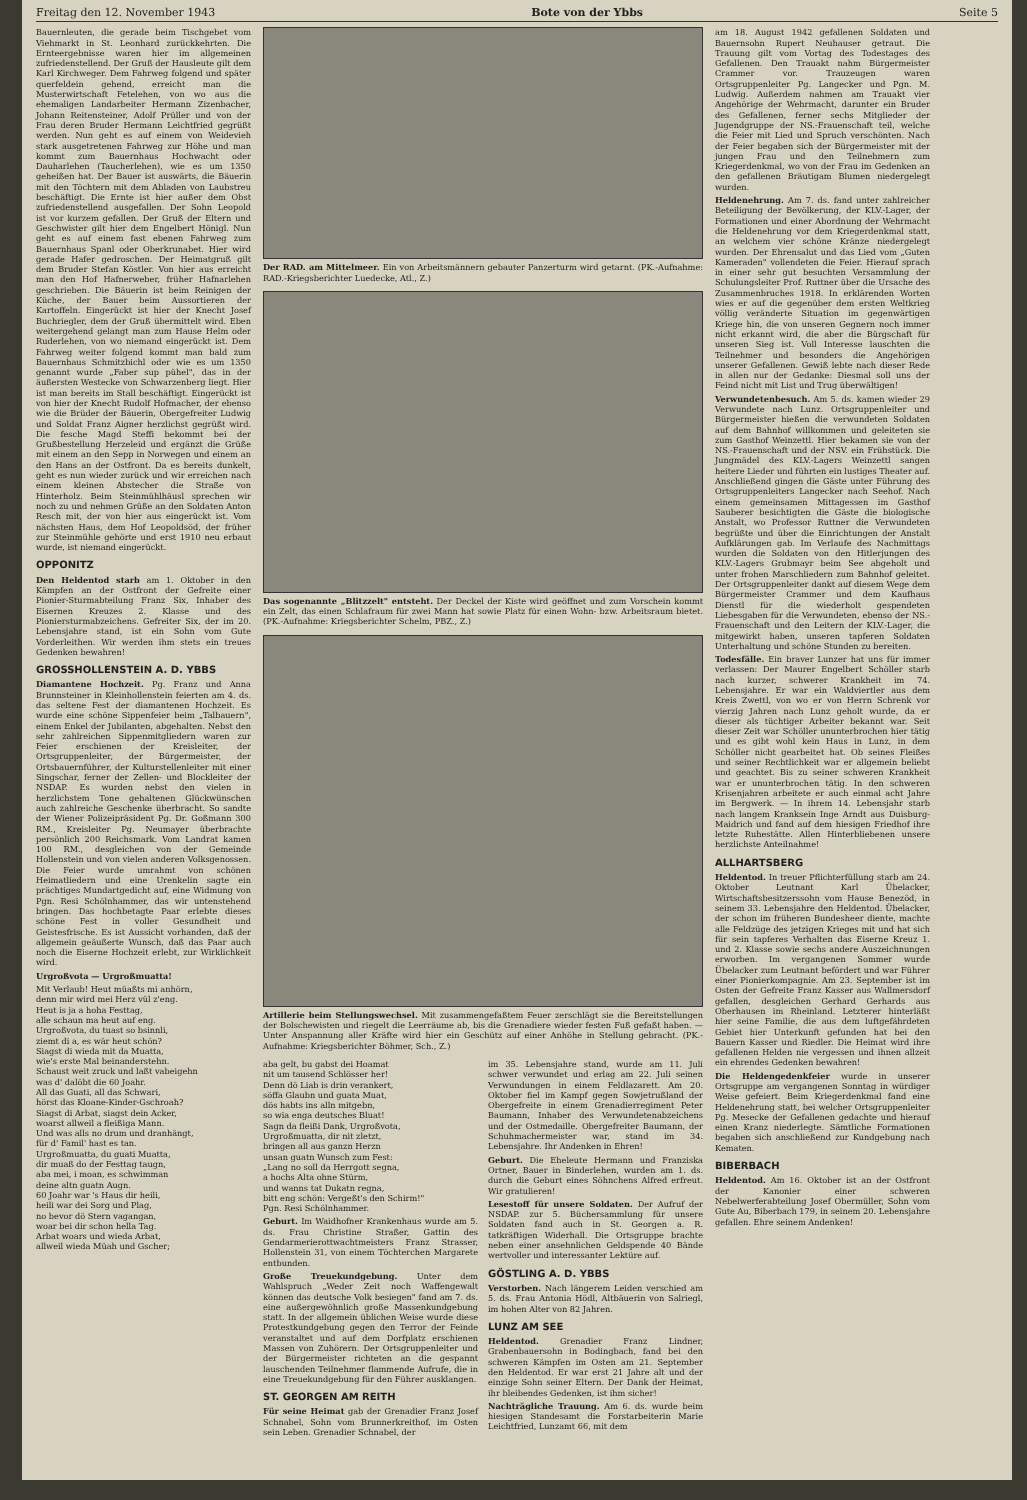Freitag den 12. November 1943 Bote von der Ybbs Seite 5
Bauernleuten, die gerade beim Tischgebet vom Viehmarkt in St. Leonhard zurückkehrten. Die Ernteergebnisse waren hier im allgemeinen zufriedenstellend. Der Gruß der Hausleute gilt dem Karl Kirchweger. Dem Fahrweg folgend und später querfeldein gehend, erreicht man die Musterwirtschaft Fetelehen, von wo aus die ehemaligen Landarbeiter Hermann Zizenbacher, Johann Reitensteiner, Adolf Prüller und von der Frau deren Bruder Hermann Leichtfried gegrüßt werden. Nun geht es auf einem von Weidevieh stark ausgetretenen Fahrweg zur Höhe und man kommt zum Bauernhaus Hochwacht oder Dauharlehen (Taucherlehen), wie es um 1350 geheißen hat. Der Bauer ist auswärts, die Bäuerin mit den Töchtern mit dem Abladen von Laubstreu beschäftigt. Die Ernte ist hier außer dem Obst zufriedenstellend ausgefallen. Der Sohn Leopold ist vor kurzem gefallen. Der Gruß der Eltern und Geschwister gilt hier dem Engelbert Hönigl. Nun geht es auf einem fast ebenen Fahrweg zum Bauernhaus Spanl oder Oberkrunabet. Hier wird gerade Hafer gedroschen. Der Heimatgruß gilt dem Bruder Stefan Köstler. Von hier aus erreicht man den Hof Hafnerweber, früher Hafnarlehen geschrieben. Die Bäuerin ist beim Reinigen der Küche, der Bauer beim Aussortieren der Kartoffeln. Eingerückt ist hier der Knecht Josef Buchriegler, dem der Gruß übermittelt wird. Eben weitergehend gelangt man zum Hause Helm oder Ruderlehen, von wo niemand eingerückt ist. Dem Fahrweg weiter folgend kommt man bald zum Bauernhaus Schmitzbichl oder wie es um 1350 genannt wurde „Faber sup pühel", das in der äußersten Westecke von Schwarzenberg liegt. Hier ist man bereits im Stall beschäftigt. Eingerückt ist von hier der Knecht Rudolf Hofmacher, der ebenso wie die Brüder der Bäuerin, Obergefreiter Ludwig und Soldat Franz Aigner herzlichst gegrüßt wird. Die fesche Magd Steffi bekommt bei der Grußbestellung Herzeleid und ergänzt die Grüße mit einem an den Sepp in Norwegen und einem an den Hans an der Ostfront. Da es bereits dunkelt, geht es nun wieder zurück und wir erreichen nach einem kleinen Abstecher die Straße von Hinterholz. Beim Steinmühlhäusl sprechen wir noch zu und nehmen Grüße an den Soldaten Anton Resch mit, der von hier aus eingerückt ist. Vom nächsten Haus, dem Hof Leopoldsöd, der früher zur Steinmühle gehörte und erst 1910 neu erbaut wurde, ist niemand eingerückt.
OPPONITZ
Den Heldentod starb am 1. Oktober in den Kämpfen an der Ostfront der Gefreite einer Pionier-Sturmabteilung Franz Six, Inhaber des Eisernen Kreuzes 2. Klasse und des Pioniersturmabzeichens. Gefreiter Six, der im 20. Lebensjahre stand, ist ein Sohn vom Gute Vorderleithen. Wir werden ihm stets ein treues Gedenken bewahren!
GROSSHOLLENSTEIN A. D. YBBS
Diamantene Hochzeit. Pg. Franz und Anna Brunnsteiner in Kleinhollenstein feierten am 4. ds. das seltene Fest der diamantenen Hochzeit. Es wurde eine schöne Sippenfeier beim „Talbauern", einem Enkel der Jubilanten, abgehalten. Nebst den sehr zahlreichen Sippenmitgliedern waren zur Feier erschienen der Kreisleiter, der Ortsgruppenleiter, der Bürgermeister, der Ortsbauernführer, der Kulturstellenleiter mit einer Singschar, ferner der Zellen- und Blockleiter der NSDAP. Es wurden nebst den vielen in herzlichstem Tone gehaltenen Glückwünschen auch zahlreiche Geschenke überbracht. So sandte der Wiener Polizeipräsident Pg. Dr. Goßmann 300 RM., Kreisleiter Pg. Neumayer überbrachte persönlich 200 Reichsmark. Vom Landrat kamen 100 RM., desgleichen von der Gemeinde Hollenstein und von vielen anderen Volksgenossen. Die Feier wurde umrahmt von schönen Heimatliedern und eine Urenkelin sagte ein prächtiges Mundartgedicht auf, eine Widmung von Pgn. Resi Schölnhammer, das wir untenstehend bringen. Das hochbetagte Paar erlebte dieses schöne Fest in voller Gesundheit und Geistesfrische. Es ist Aussicht vorhanden, daß der allgemein geäußerte Wunsch, daß das Paar auch noch die Eiserne Hochzeit erlebt, zur Wirklichkeit wird.
Urgroßvota — Urgroßmuatta!
Mit Verlaub! Heut müaßts mi anhörn,
denn mir wird mei Herz vül z'eng.
Heut is ja a hoha Festtag,
alle schaun ma heut auf eng.
Urgroßvota, du tuast so bsinnli,
ziemt di a, es wär heut schön?
Siagst di wieda mit da Muatta,
wie's erste Mal beinanderstehn.
Schaust weit zruck und laßt vabeigehn
was d' dalöbt die 60 Joahr.
All das Guati, all das Schwari,
hörst das Kloane-Kinder-Gschroah?
Siagst di Arbat, siagst dein Acker,
woarst allweil a fleißiga Mann.
Und was alls no drum und dranhängt,
für d' Famil' hast es tan.
Urgroßmuatta, du guati Muatta,
dir muaß do der Festtag taugn,
aba mei, i moan, es schwimman
deine altn guatn Augn.
60 Joahr war 's Haus dir heili,
heili war dei Sorg und Plag,
no bevor dö Stern vagangan,
woar bei dir schon hella Tag.
Arbat woars und wieda Arbat,
allweil wieda Müah und Gscher;
Der RAD. am Mittelmeer. Ein von Arbeitsmännern gebauter Panzerturm wird getarnt. (PK.-Aufnahme: RAD.-Kriegsberichter Luedecke, Atl., Z.)
Das sogenannte „Blitzzelt" entsteht. Der Deckel der Kiste wird geöffnet und zum Vorschein kommt ein Zelt, das einen Schlafraum für zwei Mann hat sowie Platz für einen Wohn- bzw. Arbeitsraum bietet. (PK.-Aufnahme: Kriegsberichter Schelm, PBZ., Z.)
Artillerie beim Stellungswechsel. Mit zusammengefaßtem Feuer zerschlägt sie die Bereitstellungen der Bolschewisten und riegelt die Leerräume ab, bis die Grenadiere wieder festen Fuß gefaßt haben. — Unter Anspannung aller Kräfte wird hier ein Geschütz auf einer Anhöhe in Stellung gebracht. (PK.-Aufnahme: Kriegsberichter Böhmer, Sch., Z.)
aba gelt, bu gabst dei Hoamat
nit um tausend Schlösser her!
Denn dö Liab is drin verankert,
söffa Glaubn und guata Muat,
dös habts ins alln mitgebn,
so wia enga deutsches Bluat!
Sagn da fleißi Dank, Urgroßvota,
Urgroßmuatta, dir nit zletzt,
bringen all aus ganzn Herzn
unsan guatn Wunsch zum Fest:
„Lang no soll da Herrgott segna,
a hochs Alta ohne Stürm,
und wanns tat Dukatn regna,
bitt eng schön: Vergeßt's den Schirm!"
Pgn. Resi Schölnhammer.
Geburt. Im Waidhofner Krankenhaus wurde am 5. ds. Frau Christine Straßer, Gattin des Gendarmerierottwachtmeisters Franz Strasser, Hollenstein 31, von einem Töchterchen Margarete entbunden.
Große Treuekundgebung. Unter dem Wahlspruch „Weder Zeit noch Waffengewalt können das deutsche Volk besiegen" fand am 7. ds. eine außergewöhnlich große Massenkundgebung statt. In der allgemein üblichen Weise wurde diese Protestkundgebung gegen den Terror der Feinde veranstaltet und auf dem Dorfplatz erschienen Massen von Zuhörern. Der Ortsgruppenleiter und der Bürgermeister richteten an die gespannt lauschenden Teilnehmer flammende Aufrufe, die in eine Treuekundgebung für den Führer ausklangen.
ST. GEORGEN AM REITH
Für seine Heimat gab der Grenadier Franz Josef Schnabel, Sohn vom Brunnerkreithof, im Osten sein Leben. Grenadier Schnabel, der
im 35. Lebensjahre stand, wurde am 11. Juli schwer verwundet und erlag am 22. Juli seinen Verwundungen in einem Feldlazarett. Am 20. Oktober fiel im Kampf gegen Sowjetrußland der Obergefreite in einem Grenadierregiment Peter Baumann, Inhaber des Verwundetenabzeichens und der Ostmedaille. Obergefreiter Baumann, der Schuhmachermeister war, stand im 34. Lebensjahre. Ihr Andenken in Ehren!
Geburt. Die Eheleute Hermann und Franziska Ortner, Bauer in Binderlehen, wurden am 1. ds. durch die Geburt eines Söhnchens Alfred erfreut. Wir gratulieren!
Lesestoff für unsere Soldaten. Der Aufruf der NSDAP. zur 5. Büchersammlung für unsere Soldaten fand auch in St. Georgen a. R. tatkräftigen Widerhall. Die Ortsgruppe brachte neben einer ansehnlichen Geldspende 40 Bände wertvoller und interessanter Lektüre auf.
GÖSTLING A. D. YBBS
Verstorben. Nach längerem Leiden verschied am 5. ds. Frau Antonia Hödl, Altbäuerin von Salriegl, im hohen Alter von 82 Jahren.
LUNZ AM SEE
Heldentod. Grenadier Franz Lindner, Grabenbauersohn in Bodingbach, fand bei den schweren Kämpfen im Osten am 21. September den Heldentod. Er war erst 21 Jahre alt und der einzige Sohn seiner Eltern. Der Dank der Heimat, ihr bleibendes Gedenken, ist ihm sicher!
Nachträgliche Trauung. Am 6. ds. wurde beim hiesigen Standesamt die Forstarbeiterin Marie Leichtfried, Lunzamt 66, mit dem
am 18. August 1942 gefallenen Soldaten und Bauernsohn Rupert Neuhauser getraut. Die Trauung gilt vom Vortag des Todestages des Gefallenen. Den Trauakt nahm Bürgermeister Crammer vor. Trauzeugen waren Ortsgruppenleiter Pg. Langecker und Pgn. M. Ludwig. Außerdem nahmen am Trauakt vier Angehörige der Wehrmacht, darunter ein Bruder des Gefallenen, ferner sechs Mitglieder der Jugendgruppe der NS.-Frauenschaft teil, welche die Feier mit Lied und Spruch verschönten. Nach der Feier begaben sich der Bürgermeister mit der jungen Frau und den Teilnehmern zum Kriegerdenkmal, wo von der Frau im Gedenken an den gefallenen Bräutigam Blumen niedergelegt wurden.
Heldenehrung. Am 7. ds. fand unter zahlreicher Beteiligung der Bevölkerung, der KLV.-Lager, der Formationen und einer Abordnung der Wehrmacht die Heldenehrung vor dem Kriegerdenkmal statt, an welchem vier schöne Kränze niedergelegt wurden. Der Ehrensalut und das Lied vom „Guten Kameraden" vollendeten die Feier. Hierauf sprach in einer sehr gut besuchten Versammlung der Schulungsleiter Prof. Ruttner über die Ursache des Zusammenbruches 1918. In erklärenden Worten wies er auf die gegenüber dem ersten Weltkrieg völlig veränderte Situation im gegenwärtigen Kriege hin, die von unseren Gegnern noch immer nicht erkannt wird, die aber die Bürgschaft für unseren Sieg ist. Voll Interesse lauschten die Teilnehmer und besonders die Angehörigen unserer Gefallenen. Gewiß lebte nach dieser Rede in allen nur der Gedanke: Diesmal soll uns der Feind nicht mit List und Trug überwältigen!
Verwundetenbesuch. Am 5. ds. kamen wieder 29 Verwundete nach Lunz. Ortsgruppenleiter und Bürgermeister hießen die verwundeten Soldaten auf dem Bahnhof willkommen und geleiteten sie zum Gasthof Weinzettl. Hier bekamen sie von der NS.-Frauenschaft und der NSV. ein Frühstück. Die Jungmädel des KLV.-Lagers Weinzettl sangen heitere Lieder und führten ein lustiges Theater auf. Anschließend gingen die Gäste unter Führung des Ortsgruppenleiters Langecker nach Seehof. Nach einem gemeinsamen Mittagessen im Gasthof Sauberer besichtigten die Gäste die biologische Anstalt, wo Professor Ruttner die Verwundeten begrüßte und über die Einrichtungen der Anstalt Aufklärungen gab. Im Verlaufe des Nachmittags wurden die Soldaten von den Hitlerjungen des KLV.-Lagers Grubmayr beim See abgeholt und unter frohen Marschliedern zum Bahnhof geleitet. Der Ortsgruppenleiter dankt auf diesem Wege dem Bürgermeister Crammer und dem Kaufhaus Dienstl für die wiederholt gespendeten Liebesgaben für die Verwundeten, ebenso der NS.-Frauenschaft und den Leitern der KLV.-Lager, die mitgewirkt haben, unseren tapferen Soldaten Unterhaltung und schöne Stunden zu bereiten.
Todesfälle. Ein braver Lunzer hat uns für immer verlassen: Der Maurer Engelbert Schöller starb nach kurzer, schwerer Krankheit im 74. Lebensjahre. Er war ein Waldviertler aus dem Kreis Zwettl, von wo er von Herrn Schrenk vor vierzig Jahren nach Lunz geholt wurde, da er dieser als tüchtiger Arbeiter bekannt war. Seit dieser Zeit war Schöller ununterbrochen hier tätig und es gibt wohl kein Haus in Lunz, in dem Schöller nicht gearbeitet hat. Ob seines Fleißes und seiner Rechtlichkeit war er allgemein beliebt und geachtet. Bis zu seiner schweren Krankheit war er ununterbrochen tätig. In den schweren Krisenjahren arbeitete er auch einmal acht Jahre im Bergwerk. — In ihrem 14. Lebensjahr starb nach langem Kranksein Inge Arndt aus Duisburg-Maidrich und fand auf dem hiesigen Friedhof ihre letzte Ruhestätte. Allen Hinterbliebenen unsere herzlichste Anteilnahme!
ALLHARTSBERG
Heldentod. In treuer Pflichterfüllung starb am 24. Oktober Leutnant Karl Übelacker, Wirtschaftsbesitzerssohn vom Hause Benezöd, in seinem 33. Lebensjahre den Heldentod. Übelacker, der schon im früheren Bundesheer diente, machte alle Feldzüge des jetzigen Krieges mit und hat sich für sein tapferes Verhalten das Eiserne Kreuz 1. und 2. Klasse sowie sechs andere Auszeichnungen erworben. Im vergangenen Sommer wurde Übelacker zum Leutnant befördert und war Führer einer Pionierkompagnie. Am 23. September ist im Osten der Gefreite Franz Kasser aus Wallmersdorf gefallen, desgleichen Gerhard Gerhards aus Oberhausen im Rheinland. Letzterer hinterläßt hier seine Familie, die aus dem luftgefährdeten Gebiet hier Unterkunft gefunden hat bei den Bauern Kasser und Riedler. Die Heimat wird ihre gefallenen Helden nie vergessen und ihnen allzeit ein ehrendes Gedenken bewahren!
Die Heldengedenkfeier wurde in unserer Ortsgruppe am vergangenen Sonntag in würdiger Weise gefeiert. Beim Kriegerdenkmal fand eine Heldenehrung statt, bei welcher Ortsgruppenleiter Pg. Mesecke der Gefallenen gedachte und hierauf einen Kranz niederlegte. Sämtliche Formationen begaben sich anschließend zur Kundgebung nach Kematen.
BIBERBACH
Heldentod. Am 16. Oktober ist an der Ostfront der Kanonier einer schweren Nebelwerferabteilung Josef Obermüller, Sohn vom Gute Au, Biberbach 179, in seinem 20. Lebensjahre gefallen. Ehre seinem Andenken!